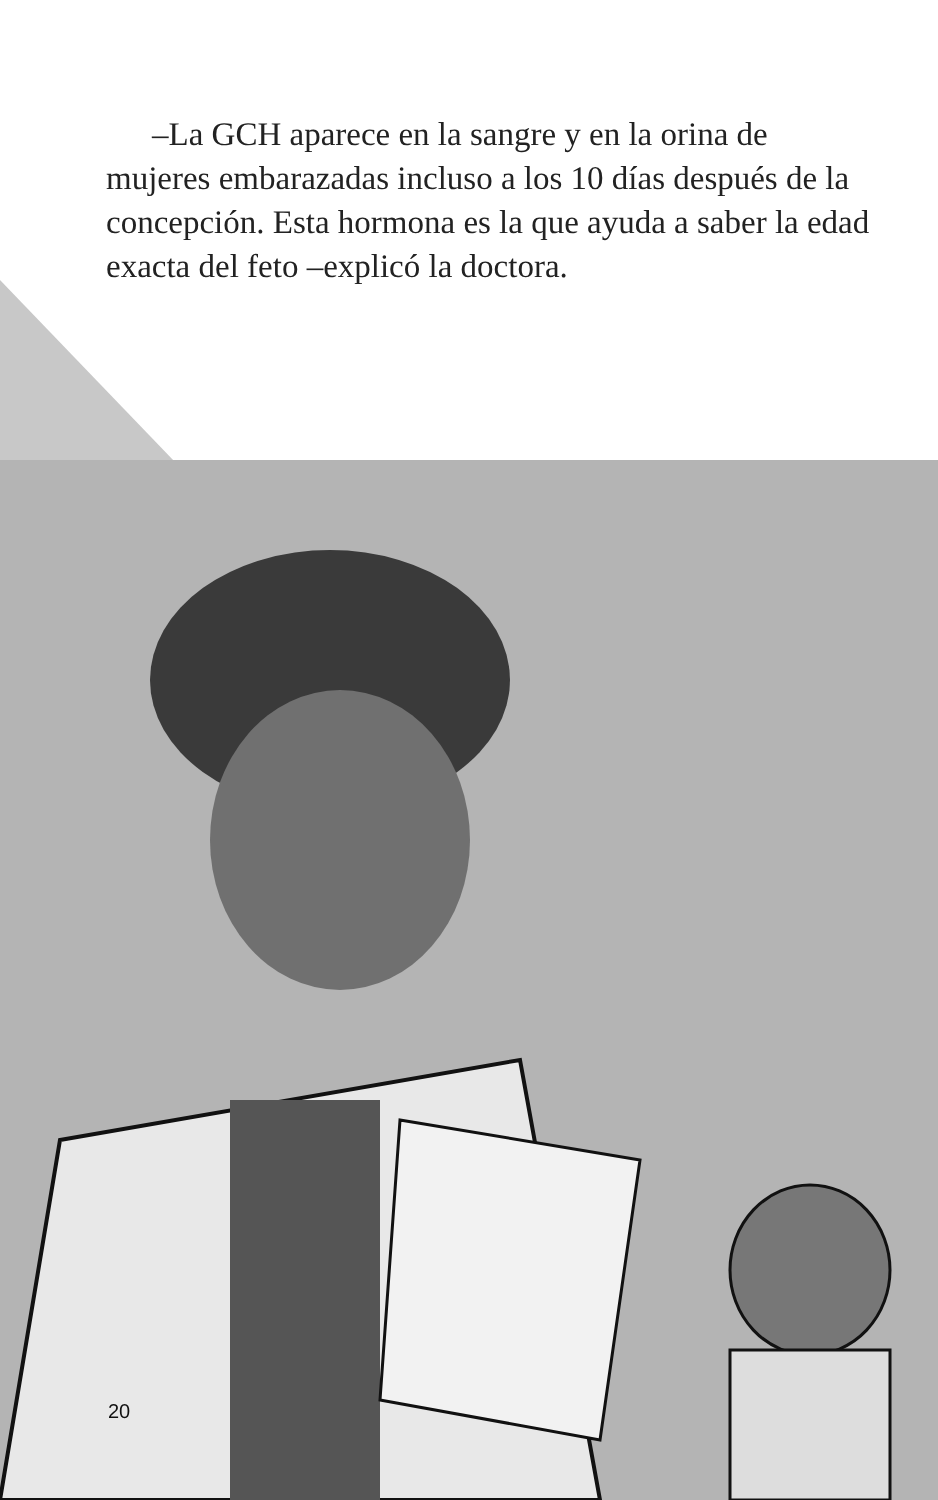–La GCH aparece en la sangre y en la orina de mujeres embarazadas incluso a los 10 días después de la concepción. Esta hormona es la que ayuda a saber la edad exacta del feto –explicó la doctora.
20